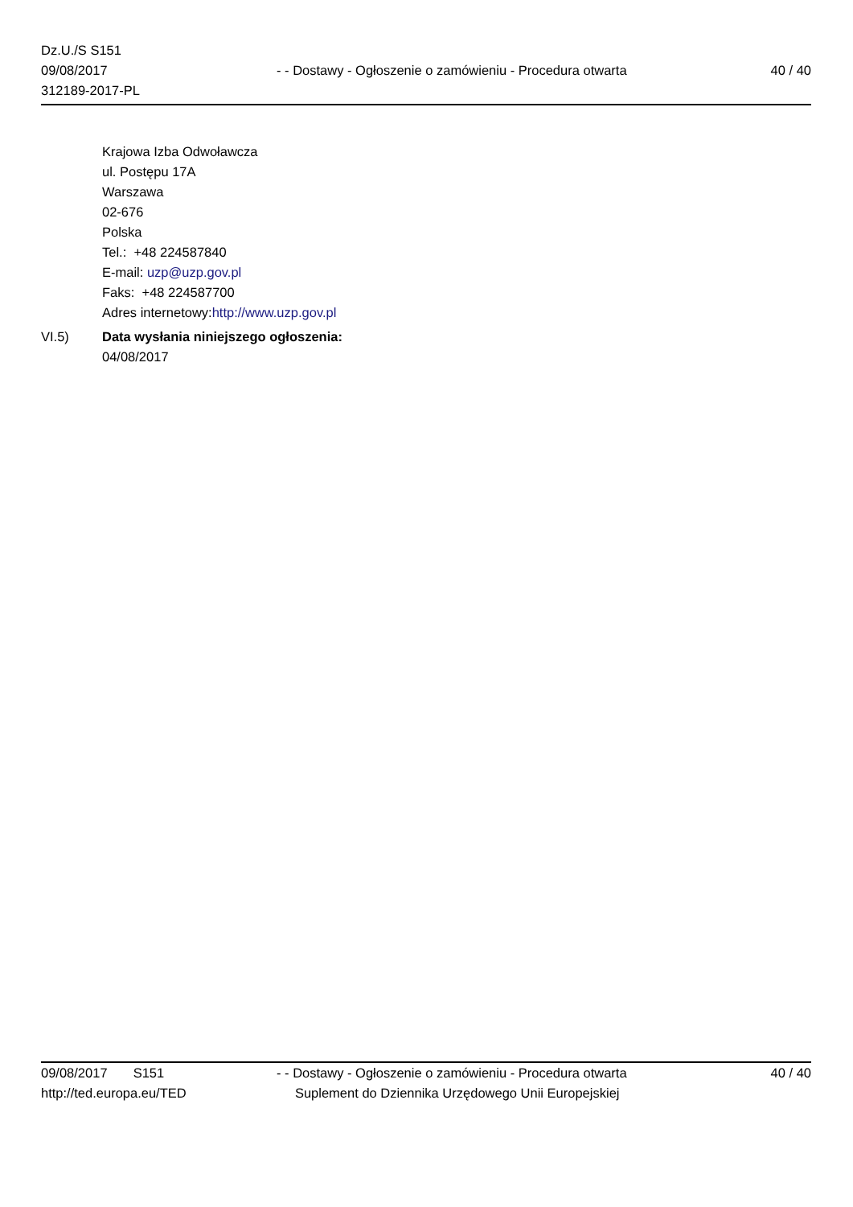Dz.U./S S151
09/08/2017
312189-2017-PL
- - Dostawy - Ogłoszenie o zamówieniu - Procedura otwarta
40 / 40
Krajowa Izba Odwoławcza
ul. Postępu 17A
Warszawa
02-676
Polska
Tel.: +48 224587840
E-mail: uzp@uzp.gov.pl
Faks: +48 224587700
Adres internetowy:http://www.uzp.gov.pl
VI.5) Data wysłania niniejszego ogłoszenia:
04/08/2017
09/08/2017 S151
http://ted.europa.eu/TED
- - Dostawy - Ogłoszenie o zamówieniu - Procedura otwarta
Suplement do Dziennika Urzędowego Unii Europejskiej
40 / 40